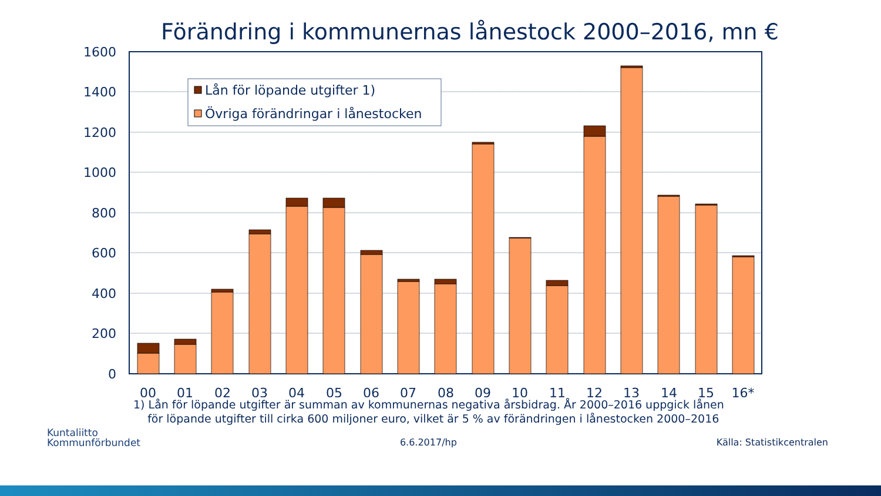Förändring i kommunernas lånestock 2000–2016, mn €
1600
1400
1200
1000
800
600
400
200
0
00
01
02
03
04
05
06
07
08
09
10
11
12
13
14
15
16*
Lån för löpande utgifter 1)
Övriga förändringar i lånestocken
1) Lån för löpande utgifter är summan av kommunernas negativa årsbidrag. År 2000–2016 uppgick lånen
för löpande utgifter till cirka 600 miljoner euro, vilket är 5 % av förändringen i lånestocken 2000–2016
Kuntaliitto
Kommunförbundet
6.6.2017/hp
Källa: Statistikcentralen